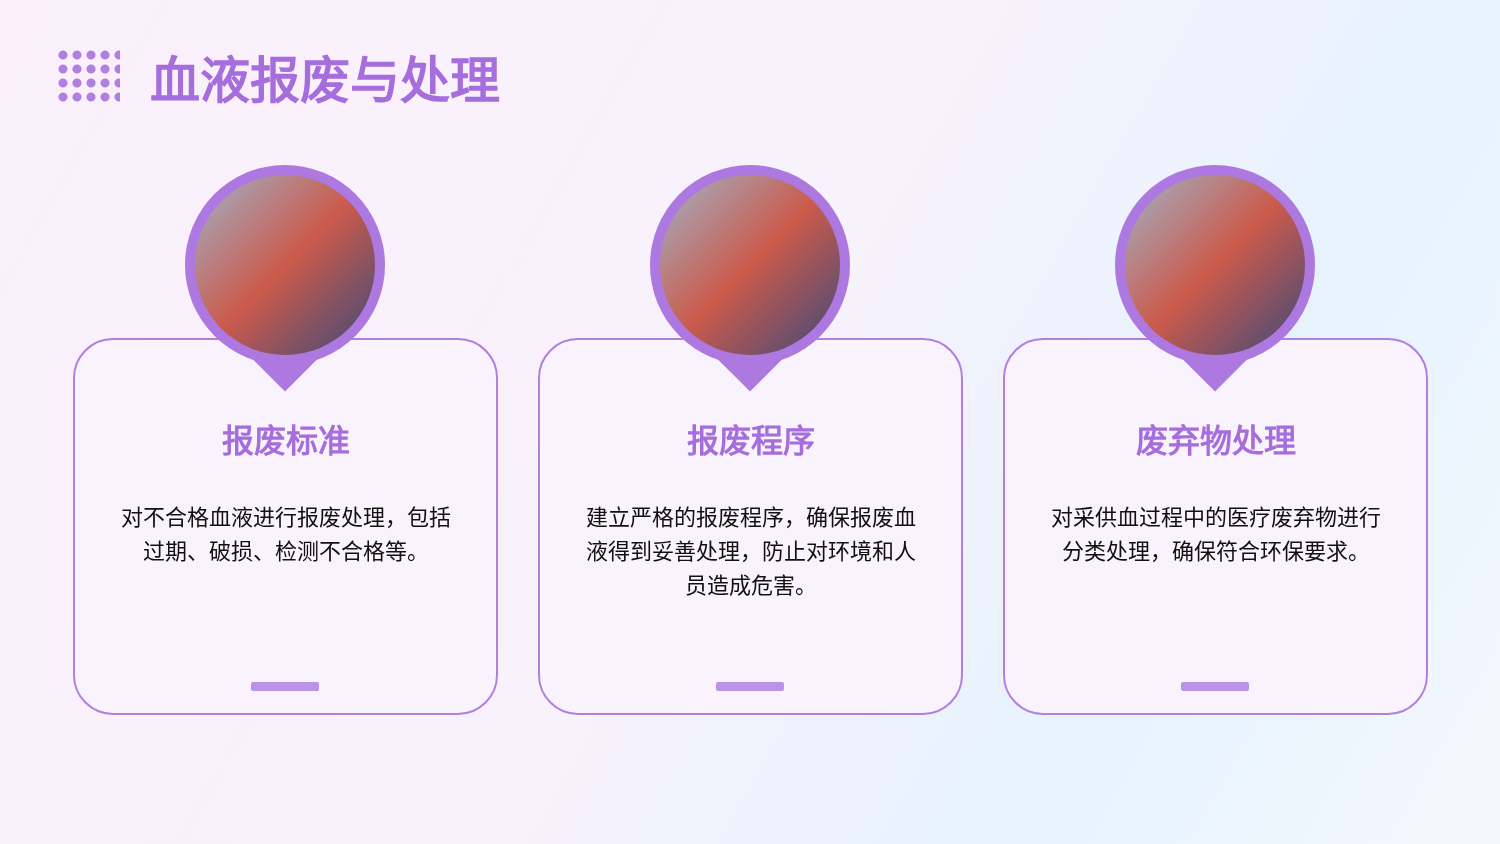血液报废与处理
报废标准
对不合格血液进行报废处理，包括过期、破损、检测不合格等。
报废程序
建立严格的报废程序，确保报废血液得到妥善处理，防止对环境和人员造成危害。
废弃物处理
对采供血过程中的医疗废弃物进行分类处理，确保符合环保要求。